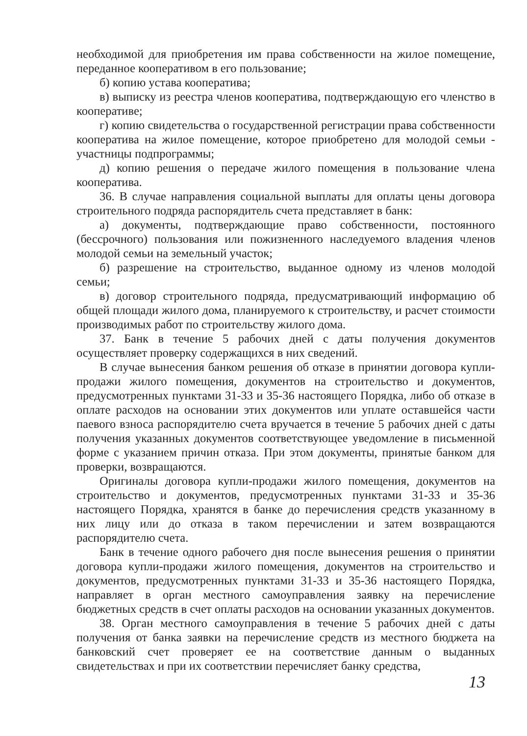необходимой для приобретения им права собственности на жилое помещение, переданное кооперативом в его пользование;
б) копию устава кооператива;
в) выписку из реестра членов кооператива, подтверждающую его членство в кооперативе;
г) копию свидетельства о государственной регистрации права собственности кооператива на жилое помещение, которое приобретено для молодой семьи - участницы подпрограммы;
д) копию решения о передаче жилого помещения в пользование члена кооператива.
36. В случае направления социальной выплаты для оплаты цены договора строительного подряда распорядитель счета представляет в банк:
а) документы, подтверждающие право собственности, постоянного (бессрочного) пользования или пожизненного наследуемого владения членов молодой семьи на земельный участок;
б) разрешение на строительство, выданное одному из членов молодой семьи;
в) договор строительного подряда, предусматривающий информацию об общей площади жилого дома, планируемого к строительству, и расчет стоимости производимых работ по строительству жилого дома.
37. Банк в течение 5 рабочих дней с даты получения документов осуществляет проверку содержащихся в них сведений.
В случае вынесения банком решения об отказе в принятии договора купли-продажи жилого помещения, документов на строительство и документов, предусмотренных пунктами 31-33 и 35-36 настоящего Порядка, либо об отказе в оплате расходов на основании этих документов или уплате оставшейся части паевого взноса распорядителю счета вручается в течение 5 рабочих дней с даты получения указанных документов соответствующее уведомление в письменной форме с указанием причин отказа. При этом документы, принятые банком для проверки, возвращаются.
Оригиналы договора купли-продажи жилого помещения, документов на строительство и документов, предусмотренных пунктами 31-33 и 35-36 настоящего Порядка, хранятся в банке до перечисления средств указанному в них лицу или до отказа в таком перечислении и затем возвращаются распорядителю счета.
Банк в течение одного рабочего дня после вынесения решения о принятии договора купли-продажи жилого помещения, документов на строительство и документов, предусмотренных пунктами 31-33 и 35-36 настоящего Порядка, направляет в орган местного самоуправления заявку на перечисление бюджетных средств в счет оплаты расходов на основании указанных документов.
38. Орган местного самоуправления в течение 5 рабочих дней с даты получения от банка заявки на перечисление средств из местного бюджета на банковский счет проверяет ее на соответствие данным о выданных свидетельствах и при их соответствии перечисляет банку средства,
13